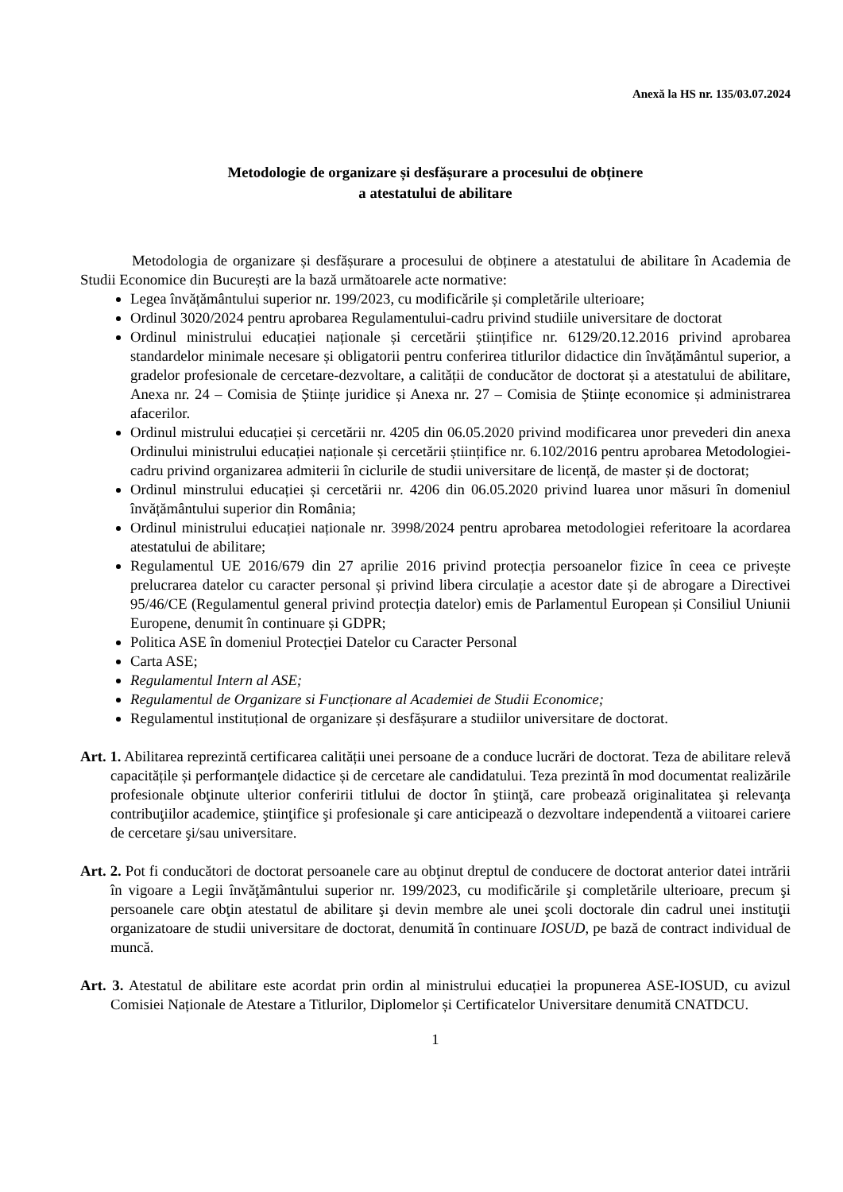Anexă la HS nr. 135/03.07.2024
Metodologie de organizare și desfășurare a procesului de obținere
a atestatului de abilitare
Metodologia de organizare și desfășurare a procesului de obținere a atestatului de abilitare în Academia de Studii Economice din București are la bază următoarele acte normative:
Legea învățământului superior nr. 199/2023, cu modificările și completările ulterioare;
Ordinul 3020/2024 pentru aprobarea Regulamentului-cadru privind studiile universitare de doctorat
Ordinul ministrului educației naționale și cercetării științifice nr. 6129/20.12.2016 privind aprobarea standardelor minimale necesare și obligatorii pentru conferirea titlurilor didactice din învățământul superior, a gradelor profesionale de cercetare-dezvoltare, a calității de conducător de doctorat și a atestatului de abilitare, Anexa nr. 24 – Comisia de Științe juridice și Anexa nr. 27 – Comisia de Științe economice și administrarea afacerilor.
Ordinul mistrului educației și cercetării nr. 4205 din 06.05.2020 privind modificarea unor prevederi din anexa Ordinului ministrului educației naționale și cercetării științifice nr. 6.102/2016 pentru aprobarea Metodologiei-cadru privind organizarea admiterii în ciclurile de studii universitare de licență, de master și de doctorat;
Ordinul minstrului educației și cercetării nr. 4206 din 06.05.2020 privind luarea unor măsuri în domeniul învățământului superior din România;
Ordinul ministrului educației naționale nr. 3998/2024 pentru aprobarea metodologiei referitoare la acordarea atestatului de abilitare;
Regulamentul UE 2016/679 din 27 aprilie 2016 privind protecția persoanelor fizice în ceea ce privește prelucrarea datelor cu caracter personal și privind libera circulație a acestor date și de abrogare a Directivei 95/46/CE (Regulamentul general privind protecția datelor) emis de Parlamentul European și Consiliul Uniunii Europene, denumit în continuare și GDPR;
Politica ASE în domeniul Protecției Datelor cu Caracter Personal
Carta ASE;
Regulamentul Intern al ASE;
Regulamentul de Organizare si Funcționare al Academiei de Studii Economice;
Regulamentul instituțional de organizare și desfășurare a studiilor universitare de doctorat.
Art. 1. Abilitarea reprezintă certificarea calității unei persoane de a conduce lucrări de doctorat. Teza de abilitare relevă capacitățile și performanţele didactice și de cercetare ale candidatului. Teza prezintă în mod documentat realizările profesionale obţinute ulterior conferirii titlului de doctor în ştiinţă, care probează originalitatea şi relevanţa contribuţiilor academice, ştiinţifice şi profesionale şi care anticipează o dezvoltare independentă a viitoarei cariere de cercetare şi/sau universitare.
Art. 2. Pot fi conducători de doctorat persoanele care au obţinut dreptul de conducere de doctorat anterior datei intrării în vigoare a Legii învăţământului superior nr. 199/2023, cu modificările şi completările ulterioare, precum şi persoanele care obţin atestatul de abilitare şi devin membre ale unei şcoli doctorale din cadrul unei instituţii organizatoare de studii universitare de doctorat, denumită în continuare IOSUD, pe bază de contract individual de muncă.
Art. 3. Atestatul de abilitare este acordat prin ordin al ministrului educației la propunerea ASE-IOSUD, cu avizul Comisiei Naționale de Atestare a Titlurilor, Diplomelor și Certificatelor Universitare denumită CNATDCU.
1